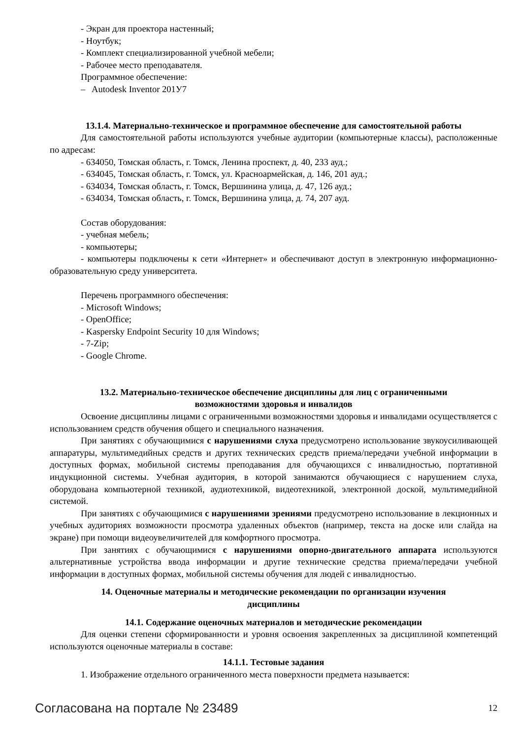- Экран для проектора настенный;
- Ноутбук;
- Комплект специализированной учебной мебели;
- Рабочее место преподавателя.
Программное обеспечение:
– Autodesk Inventor 201У7
13.1.4. Материально-техническое и программное обеспечение для самостоятельной работы
Для самостоятельной работы используются учебные аудитории (компьютерные классы), расположенные по адресам:
- 634050, Томская область, г. Томск, Ленина проспект, д. 40, 233 ауд.;
- 634045, Томская область, г. Томск, ул. Красноармейская, д. 146, 201 ауд.;
- 634034, Томская область, г. Томск, Вершинина улица, д. 47, 126 ауд.;
- 634034, Томская область, г. Томск, Вершинина улица, д. 74, 207 ауд.
Состав оборудования:
- учебная мебель;
- компьютеры;
- компьютеры подключены к сети «Интернет» и обеспечивают доступ в электронную информационно-образовательную среду университета.
Перечень программного обеспечения:
- Microsoft Windows;
- OpenOffice;
- Kaspersky Endpoint Security 10 для Windows;
- 7-Zip;
- Google Chrome.
13.2. Материально-техническое обеспечение дисциплины для лиц с ограниченными
возможностями здоровья и инвалидов
Освоение дисциплины лицами с ограниченными возможностями здоровья и инвалидами осуществляется с использованием средств обучения общего и специального назначения.
При занятиях с обучающимися с нарушениями слуха предусмотрено использование звукоусиливающей аппаратуры, мультимедийных средств и других технических средств приема/передачи учебной информации в доступных формах, мобильной системы преподавания для обучающихся с инвалидностью, портативной индукционной системы. Учебная аудитория, в которой занимаются обучающиеся с нарушением слуха, оборудована компьютерной техникой, аудиотехникой, видеотехникой, электронной доской, мультимедийной системой.
При занятиях с обучающимися с нарушениями зрениями предусмотрено использование в лекционных и учебных аудиториях возможности просмотра удаленных объектов (например, текста на доске или слайда на экране) при помощи видеоувеличителей для комфортного просмотра.
При занятиях с обучающимися с нарушениями опорно-двигательного аппарата используются альтернативные устройства ввода информации и другие технические средства приема/передачи учебной информации в доступных формах, мобильной системы обучения для людей с инвалидностью.
14. Оценочные материалы и методические рекомендации по организации изучения
дисциплины
14.1. Содержание оценочных материалов и методические рекомендации
Для оценки степени сформированности и уровня освоения закрепленных за дисциплиной компетенций используются оценочные материалы в составе:
14.1.1. Тестовые задания
1. Изображение отдельного ограниченного места поверхности предмета называется:
Согласована на портале № 23489 12